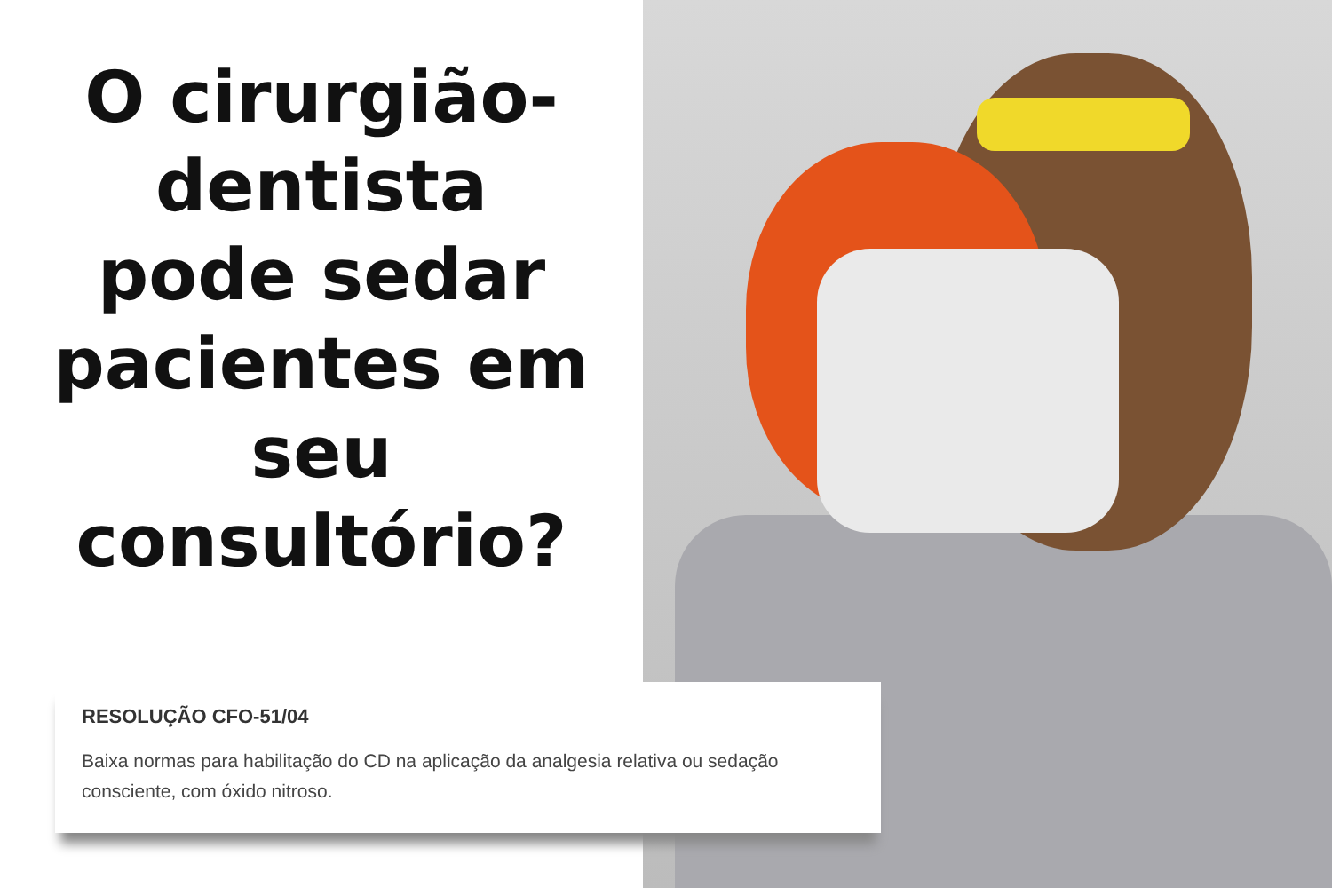O cirurgião-
dentista
pode sedar
pacientes em
seu
consultório?
RESOLUÇÃO CFO-51/04
Baixa normas para habilitação do CD na aplicação da analgesia relativa ou sedação consciente, com óxido nitroso.